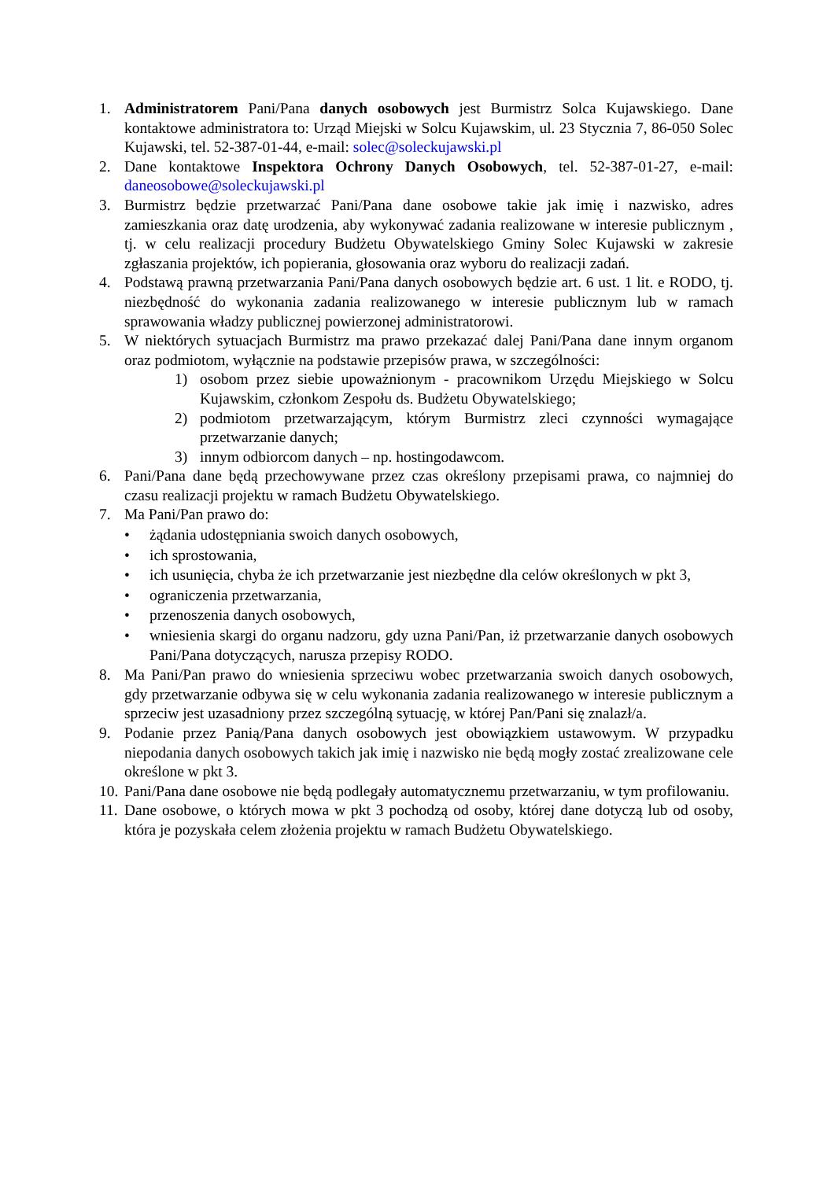1. Administratorem Pani/Pana danych osobowych jest Burmistrz Solca Kujawskiego. Dane kontaktowe administratora to: Urząd Miejski w Solcu Kujawskim, ul. 23 Stycznia 7, 86-050 Solec Kujawski, tel. 52-387-01-44, e-mail: solec@soleckujawski.pl
2. Dane kontaktowe Inspektora Ochrony Danych Osobowych, tel. 52-387-01-27, e-mail: daneosobowe@soleckujawski.pl
3. Burmistrz będzie przetwarzać Pani/Pana dane osobowe takie jak imię i nazwisko, adres zamieszkania oraz datę urodzenia, aby wykonywać zadania realizowane w interesie publicznym , tj. w celu realizacji procedury Budżetu Obywatelskiego Gminy Solec Kujawski w zakresie zgłaszania projektów, ich popierania, głosowania oraz wyboru do realizacji zadań.
4. Podstawą prawną przetwarzania Pani/Pana danych osobowych będzie art. 6 ust. 1 lit. e RODO, tj. niezbędność do wykonania zadania realizowanego w interesie publicznym lub w ramach sprawowania władzy publicznej powierzonej administratorowi.
5. W niektórych sytuacjach Burmistrz ma prawo przekazać dalej Pani/Pana dane innym organom oraz podmiotom, wyłącznie na podstawie przepisów prawa, w szczególności:
1) osobom przez siebie upoważnionym - pracownikom Urzędu Miejskiego w Solcu Kujawskim, członkom Zespołu ds. Budżetu Obywatelskiego;
2) podmiotom przetwarzającym, którym Burmistrz zleci czynności wymagające przetwarzanie danych;
3) innym odbiorcom danych – np. hostingodawcom.
6. Pani/Pana dane będą przechowywane przez czas określony przepisami prawa, co najmniej do czasu realizacji projektu w ramach Budżetu Obywatelskiego.
7. Ma Pani/Pan prawo do:
• żądania udostępniania swoich danych osobowych,
• ich sprostowania,
• ich usunięcia, chyba że ich przetwarzanie jest niezbędne dla celów określonych w pkt 3,
• ograniczenia przetwarzania,
• przenoszenia danych osobowych,
• wniesienia skargi do organu nadzoru, gdy uzna Pani/Pan, iż przetwarzanie danych osobowych Pani/Pana dotyczących, narusza przepisy RODO.
8. Ma Pani/Pan prawo do wniesienia sprzeciwu wobec przetwarzania swoich danych osobowych, gdy przetwarzanie odbywa się w celu wykonania zadania realizowanego w interesie publicznym a sprzeciw jest uzasadniony przez szczególną sytuację, w której Pan/Pani się znalazł/a.
9. Podanie przez Panią/Pana danych osobowych jest obowiązkiem ustawowym. W przypadku niepodania danych osobowych takich jak imię i nazwisko nie będą mogły zostać zrealizowane cele określone w pkt 3.
10. Pani/Pana dane osobowe nie będą podlegały automatycznemu przetwarzaniu, w tym profilowaniu.
11. Dane osobowe, o których mowa w pkt 3 pochodzą od osoby, której dane dotyczą lub od osoby, która je pozyskała celem złożenia projektu w ramach Budżetu Obywatelskiego.